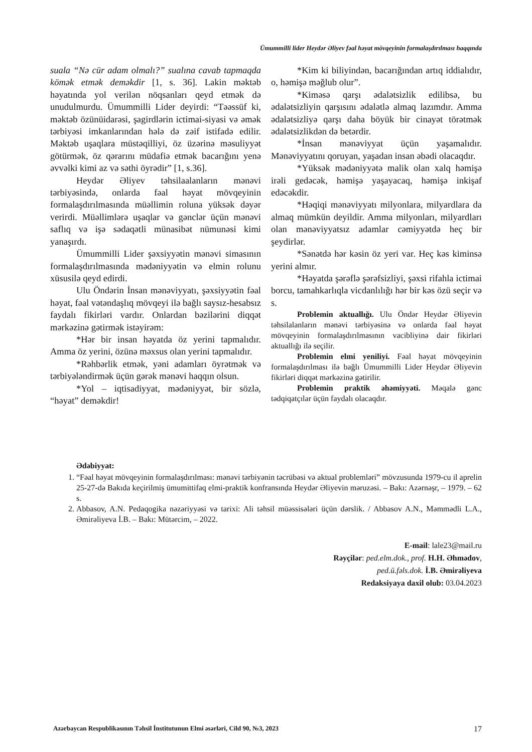Ümummilli lider Heydər Əliyev fəal həyat mövqeyinin formalaşdırılması haqqında
suala “Nə cür adam olmalı?” sualına cavab tapmaqda kömək etmək deməkdir [1, s. 36]. Lakin məktəb həyatında yol verilən nöqsanları qeyd etmək də unudulmurdu. Ümummilli Lider deyirdi: “Təəssüf ki, məktəb özünüidarəsi, şagirdlərin ictimai-siyasi və əmək tərbiyəsi imkanlarından hələ də zəif istifadə edilir. Məktəb uşaqlara müstəqilliyi, öz üzərinə məsuliyyət götürmək, öz qərarını müdafiə etmək bacarığını yenə əvvəlki kimi az və səthi öyrədir” [1, s.36].
Heydər Əliyev təhsilaalanların mənəvi tərbiyəsində, onlarda fəal həyat mövqeyinin formalaşdırılmasında müəllimin roluna yüksək dəyər verirdi. Müəllimlərə uşaqlar və gənclər üçün mənəvi saflıq və işə sədaqətli münasibət nümunəsi kimi yanaşırdı.
Ümummilli Lider şəxsiyyətin mənəvi simasının formalaşdırılmasında mədəniyyətin və elmin rolunu xüsusilə qeyd edirdi.
Ulu Öndərin İnsan mənəviyyatı, şəxsiyyətin fəal həyat, fəal vətəndaşlıq mövqeyi ilə bağlı saysız-hesabsız faydalı fikirləri vardır. Onlardan bəzilərini diqqət mərkəzinə gətirmək istəyirəm:
*Hər bir insan həyatda öz yerini tapmalıdır. Amma öz yerini, özünə məxsus olan yerini tapmalıdır.
*Rəhbərlik etmək, yəni adamları öyrətmək və tərbiyələndirmək üçün gərək mənəvi haqqın olsun.
*Yol – iqtisadiyyat, mədəniyyət, bir sözlə, “həyat” deməkdir!
*Kim ki biliyindən, bacarığından artıq iddialıdır, o, həmişə məğlub olur”.
*Kiməsə qarşı ədalətsizlik edilibsə, bu ədalətsizliyin qarşısını ədalətlə almaq lazımdır. Amma ədalətsizliyə qarşı daha böyük bir cinayət törətmək ədalətsizlikdən də betərdir.
*İnsan mənəviyyat üçün yaşamalıdır. Mənəviyyatını qoruyan, yaşadan insan əbədi olacaqdır.
*Yüksək mədəniyyətə malik olan xalq həmişə irəli gedəcək, həmişə yaşayacaq, həmişə inkişaf edəcəkdir.
*Həqiqi mənəviyyatı milyonlara, milyardlara da almaq mümkün deyildir. Amma milyonları, milyardları olan mənəviyyatsız adamlar cəmiyyətdə heç bir şeydirlər.
*Sənətdə hər kəsin öz yeri var. Heç kəs kiminsə yerini almır.
*Həyatda şərəflə şərəfsizliyi, şəxsi rifahla ictimai borcu, tamahkarlıqla vicdanlılığı hər bir kəs özü seçir və s.
Problemin aktuallığı. Ulu Öndər Heydər Əliyevin təhsilalanların mənəvi tərbiyəsinə və onlarda fəal həyat mövqeyinin formalaşdırılmasının vacibliyinə dair fikirləri aktuallığı ilə seçilir.
Problemin elmi yeniliyi. Fəal həyat mövqeyinin formalaşdırılması ilə bağlı Ümummilli Lider Heydər Əliyevin fikirləri diqqət mərkəzinə gətirilir.
Problemin praktik əhəmiyyəti. Məqalə gənc tədqiqatçılar üçün faydalı olacaqdır.
Ədəbiyyat:
1. “Fəal həyat mövqeyinin formalaşdırılması: mənəvi tərbiyənin təcrübəsi və aktual problemləri” mövzusunda 1979-cu il aprelin 25-27-də Bakıda keçirilmiş ümumittifaq elmi-praktik konfransında Heydər Əliyevin məruzəsi. – Bakı: Azərnəşr, – 1979. – 62 s.
2. Abbasov, A.N. Pedaqogika nəzəriyyəsi və tarixi: Ali təhsil müəssisələri üçün dərslik. / Abbasov A.N., Məmmədli L.A., Əmirəliyeva İ.B. – Bakı: Mütərcim, – 2022.
E-mail: lale23@mail.ru
Rəyçilər: ped.elm.dok., prof. H.H. Əhmədov,
ped.ü.fəls.dok. İ.B. Əmirəliyeva
Redaksiyaya daxil olub: 03.04.2023
Azərbaycan Respublikasının Təhsil İnstitutunun Elmi əsərləri, Cild 90, №3, 2023 17